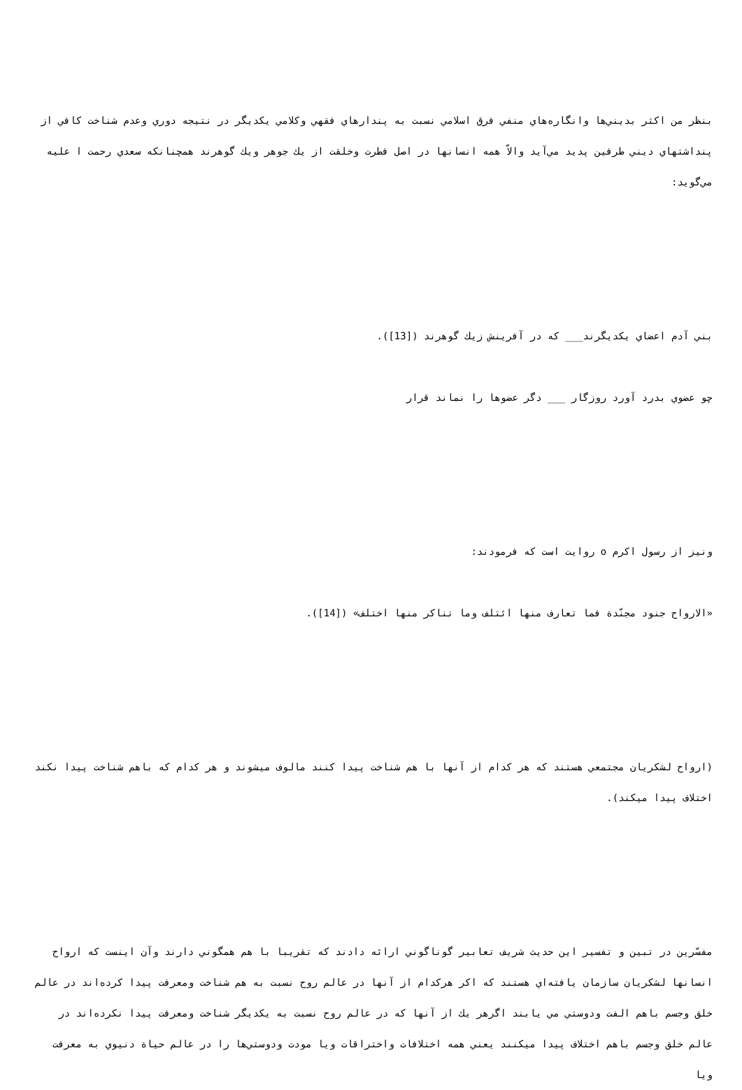بنظر من اكثر بديني‌ها وانگاره‌هاي منفي فرق اسلامي نسبت به پندارهاي فقهي وكلامي يكديگر در نتيجه دوري وعدم شناخت كافي از پنداشتهاي ديني طرفين پديد مي‌آيد والاّ همه انسانها در اصل فطرت وخلقت از يك جوهر ويك گوهرند همچنانكه سعدي رحمت ا علیه مي‌گويد:
بني آدم اعضاي يكديگرند___ كه در آفرينش زيك گوهرند ([13]).
چو عضوي بدرد آورد روزگار ___ دگر عضوها را نماند قرار
ونيز از رسول اكرم o روايت است كه فرمودند:
«الارواح جنود مجنّدة فما تعارف منها ائتلف وما تناكر منها اختلف» ([14]).
(ارواح لشكريان مجتمعي هستند كه هر كدام از آنها با هم شناخت پيدا كنند مالوف ميشوند و هر كدام كه باهم شناخت پيدا نكند اختلاف پيدا ميكند).
مفسّرين در تبين و تفسير اين حديث شريف تعابير گوناگوني ارائه دادند كه تقريبا با هم همگوني دارند وآن اينست كه ارواح انسانها لشكريان سازمان يافته‌اي هستند كه اكر هركدام از آنها در عالم روح نسبت به هم شناخت ومعرفت پيدا كرده‌اند در عالم خلق وجسم باهم الفت ودوستي مي يابند اگرهر يك از آنها كه در عالم روح نسبت به يكديگر شناخت ومعرفت پيدا نكرده‌اند در عالم خلق وجسم باهم اختلاف پيدا ميكنند يعني همه اختلافات واختراقات ويا مودت ودوستي‌ها را در عالم حياة دنيوي به معرفت ويا